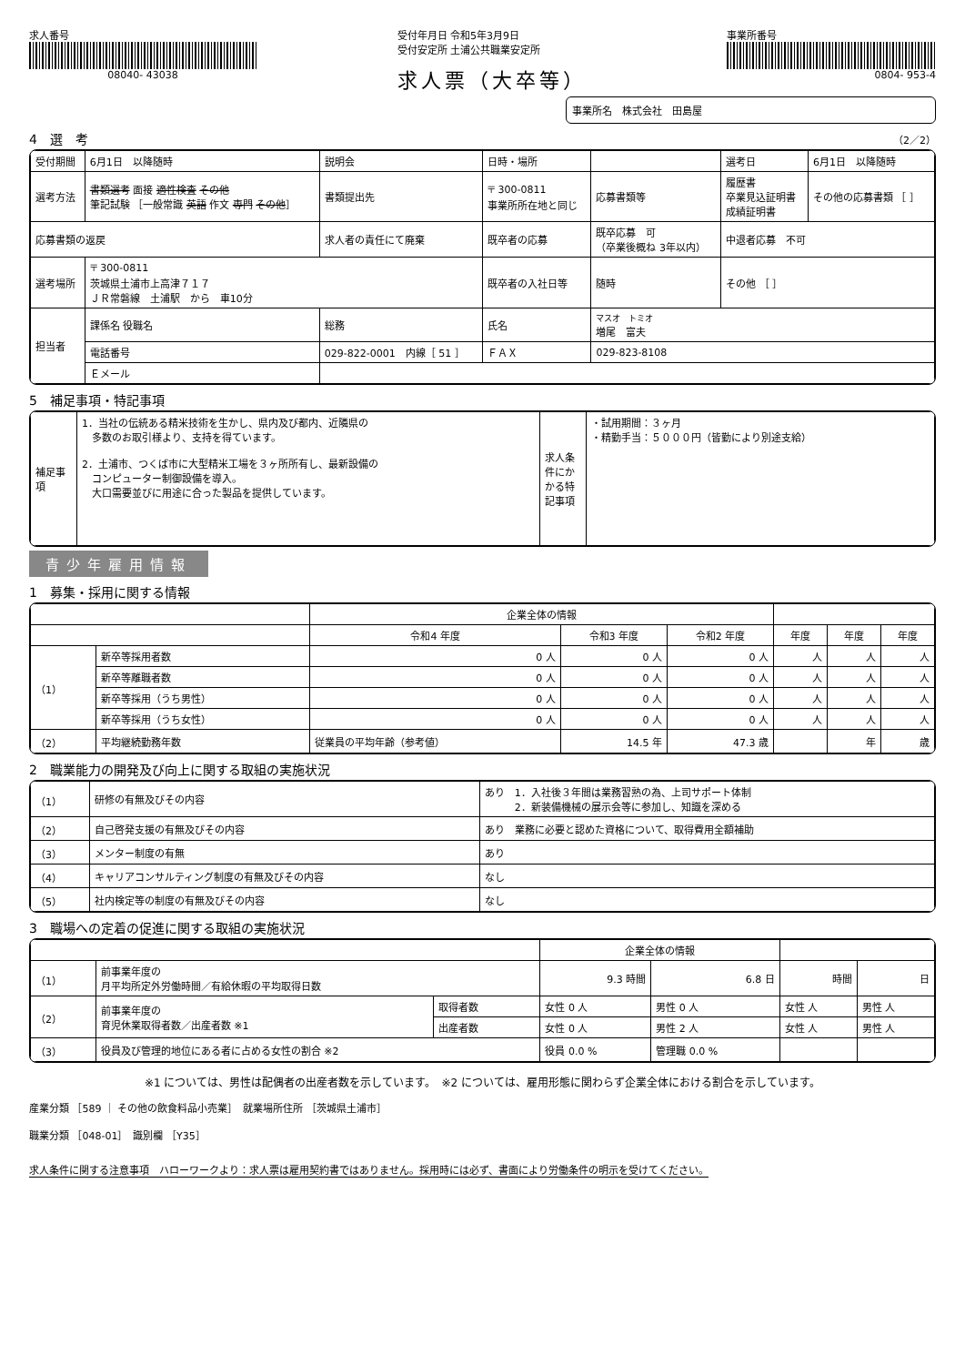求人番号
08040- 43038
受付年月日 令和5年3月9日
受付安定所 土浦公共職業安定所
求人票（大卒等）
事業所番号
0804- 953-4
事業所名　株式会社　田島屋
4　選　考 （2／2）
| 受付期間 | 6月1日 以降随時 | | 説明会 | 日時・場所 | | | 選考日 | 6月1日 以降随時 |
| 選考方法 | 書類選考 面接 適性検査 その他 筆記試験 ［一般常識 英語 作文 専門 その他 ］ | | 書類提出先 | 〒 300-0811 事業所所在地と同じ | | 応募書類等 | 履歴書 卒業見込証明書 成績証明書 | その他の応募書類 ［ ］ |
| 応募書類の返戻 | | 求人者の責任にて廃棄 | | 既卒者の応募 | 既卒応募 可 （卒業後概ね 3年以内） | | 中退者応募 不可 | |
| 選考場所 | 〒 300-0811 茨城県土浦市上高津７１７ ＪＲ常磐線 土浦駅 から 車10分 | | | 既卒者の入社日等 | 随時 | | その他 ［ ］ | |
| 担当者 | 課係名 役職名 | 総務 | | 氏名 | マスオ トミオ 増尾 富夫 | | | |
| | 電話番号 | 029-822-0001 内線［ 51 ］ | | ＦＡＸ | 029-823-8108 | | | |
| | Ｅメール | | | | | | | |
5　補足事項・特記事項
| 補足事項 | 1．当社の伝統ある精米技術を生かし、県内及び都内、近隣県の 多数のお取引様より、支持を得ています。 2．土浦市、つくば市に大型精米工場を３ヶ所所有し、最新設備の コンピューター制御設備を導入。 大口需要並びに用途に合った製品を提供しています。 | 求人条件にかかる特記事項 | ・試用期間：３ヶ月 ・精勤手当：５０００円（皆勤により別途支給） |
青少年雇用情報
1　募集・採用に関する情報
| | | 企業全体の情報 | | | | | |
| --- | --- | --- | --- | --- | --- | --- | --- |
| | | 令和4 年度 | 令和3 年度 | 令和2 年度 | 年度 | 年度 | 年度 |
| （1） | 新卒等採用者数 | 0 人 | 0 人 | 0 人 | 人 | 人 | 人 |
| | 新卒等離職者数 | 0 人 | 0 人 | 0 人 | 人 | 人 | 人 |
| | 新卒等採用（うち男性） | 0 人 | 0 人 | 0 人 | 人 | 人 | 人 |
| | 新卒等採用（うち女性） | 0 人 | 0 人 | 0 人 | 人 | 人 | 人 |
| （2） | 平均継続勤務年数 | 従業員の平均年齢（参考値） | 14.5 年 | 47.3 歳 | | 年 | 歳 |
2　職業能力の開発及び向上に関する取組の実施状況
| （1） | 研修の有無及びその内容 | あり 1．入社後３年間は業務習熟の為、上司サポート体制 2．新装備機械の展示会等に参加し、知識を深める |
| （2） | 自己啓発支援の有無及びその内容 | あり 業務に必要と認めた資格について、取得費用全額補助 |
| （3） | メンター制度の有無 | あり |
| （4） | キャリアコンサルティング制度の有無及びその内容 | なし |
| （5） | 社内検定等の制度の有無及びその内容 | なし |
3　職場への定着の促進に関する取組の実施状況
| | | | 企業全体の情報 | | | |
| --- | --- | --- | --- | --- | --- | --- |
| （1） | 前事業年度の 月平均所定外労働時間／有給休暇の平均取得日数 | | 9.3 時間 | 6.8 日 | 時間 | 日 |
| （2） | 前事業年度の 育児休業取得者数／出産者数 ※1 | 取得者数 | 女性 0 人 | 男性 0 人 | 女性 人 | 男性 人 |
| | | 出産者数 | 女性 0 人 | 男性 2 人 | 女性 人 | 男性 人 |
| （3） | 役員及び管理的地位にある者に占める女性の割合 ※2 | | 役員 0.0 % | 管理職 0.0 % | | |
※1 については、男性は配偶者の出産者数を示しています。　※2 については、雇用形態に関わらず企業全体における割合を示しています。
産業分類 ［589 ｜ その他の飲食料品小売業］　就業場所住所 ［茨城県土浦市］
職業分類 ［048-01］　識別欄 ［Y35］
求人条件に関する注意事項　ハローワークより：求人票は雇用契約書ではありません。採用時には必ず、書面により労働条件の明示を受けてください。